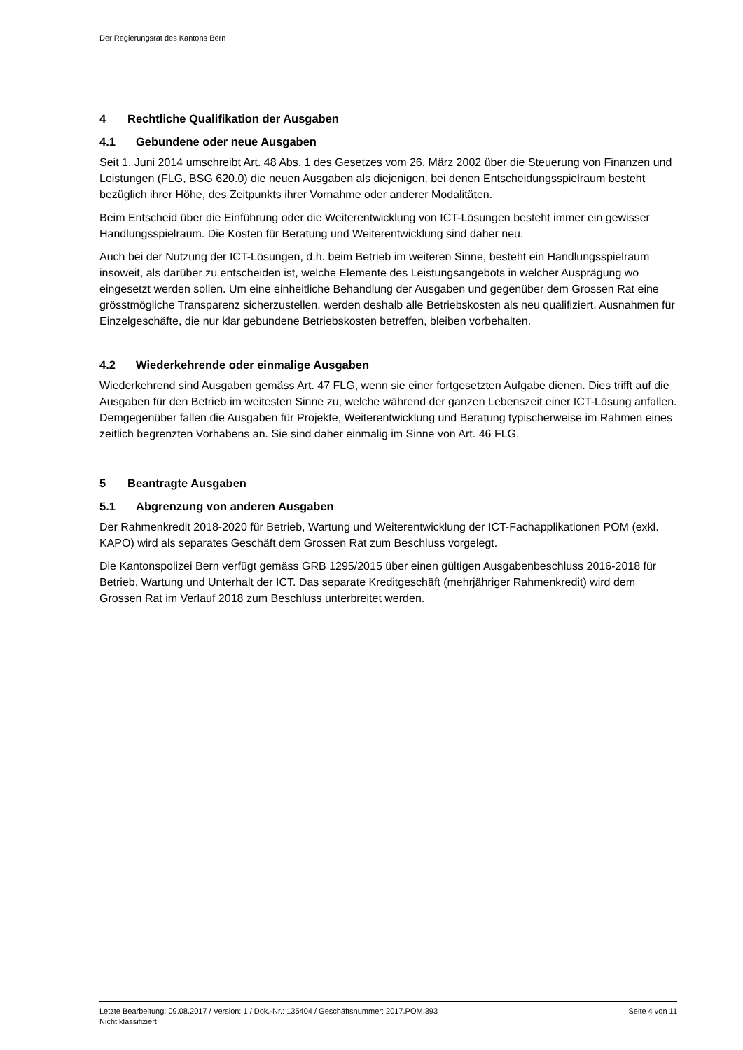Der Regierungsrat des Kantons Bern
4 Rechtliche Qualifikation der Ausgaben
4.1 Gebundene oder neue Ausgaben
Seit 1. Juni 2014 umschreibt Art. 48 Abs. 1 des Gesetzes vom 26. März 2002 über die Steuerung von Finanzen und Leistungen (FLG, BSG 620.0) die neuen Ausgaben als diejenigen, bei denen Entscheidungsspielraum besteht bezüglich ihrer Höhe, des Zeitpunkts ihrer Vornahme oder anderer Modalitäten.
Beim Entscheid über die Einführung oder die Weiterentwicklung von ICT-Lösungen besteht immer ein gewisser Handlungsspielraum. Die Kosten für Beratung und Weiterentwicklung sind daher neu.
Auch bei der Nutzung der ICT-Lösungen, d.h. beim Betrieb im weiteren Sinne, besteht ein Handlungsspielraum insoweit, als darüber zu entscheiden ist, welche Elemente des Leistungsangebots in welcher Ausprägung wo eingesetzt werden sollen. Um eine einheitliche Behandlung der Ausgaben und gegenüber dem Grossen Rat eine grösstmögliche Transparenz sicherzustellen, werden deshalb alle Betriebskosten als neu qualifiziert. Ausnahmen für Einzelgeschäfte, die nur klar gebundene Betriebskosten betreffen, bleiben vorbehalten.
4.2 Wiederkehrende oder einmalige Ausgaben
Wiederkehrend sind Ausgaben gemäss Art. 47 FLG, wenn sie einer fortgesetzten Aufgabe dienen. Dies trifft auf die Ausgaben für den Betrieb im weitesten Sinne zu, welche während der ganzen Lebenszeit einer ICT-Lösung anfallen. Demgegenüber fallen die Ausgaben für Projekte, Weiterentwicklung und Beratung typischerweise im Rahmen eines zeitlich begrenzten Vorhabens an. Sie sind daher einmalig im Sinne von Art. 46 FLG.
5 Beantragte Ausgaben
5.1 Abgrenzung von anderen Ausgaben
Der Rahmenkredit 2018-2020 für Betrieb, Wartung und Weiterentwicklung der ICT-Fachapplikationen POM (exkl. KAPO) wird als separates Geschäft dem Grossen Rat zum Beschluss vorgelegt.
Die Kantonspolizei Bern verfügt gemäss GRB 1295/2015 über einen gültigen Ausgabenbeschluss 2016-2018 für Betrieb, Wartung und Unterhalt der ICT. Das separate Kreditgeschäft (mehrjähriger Rahmenkredit) wird dem Grossen Rat im Verlauf 2018 zum Beschluss unterbreitet werden.
Letzte Bearbeitung: 09.08.2017 / Version: 1 / Dok.-Nr.: 135404 / Geschäftsnummer: 2017.POM.393 Seite 4 von 11
Nicht klassifiziert